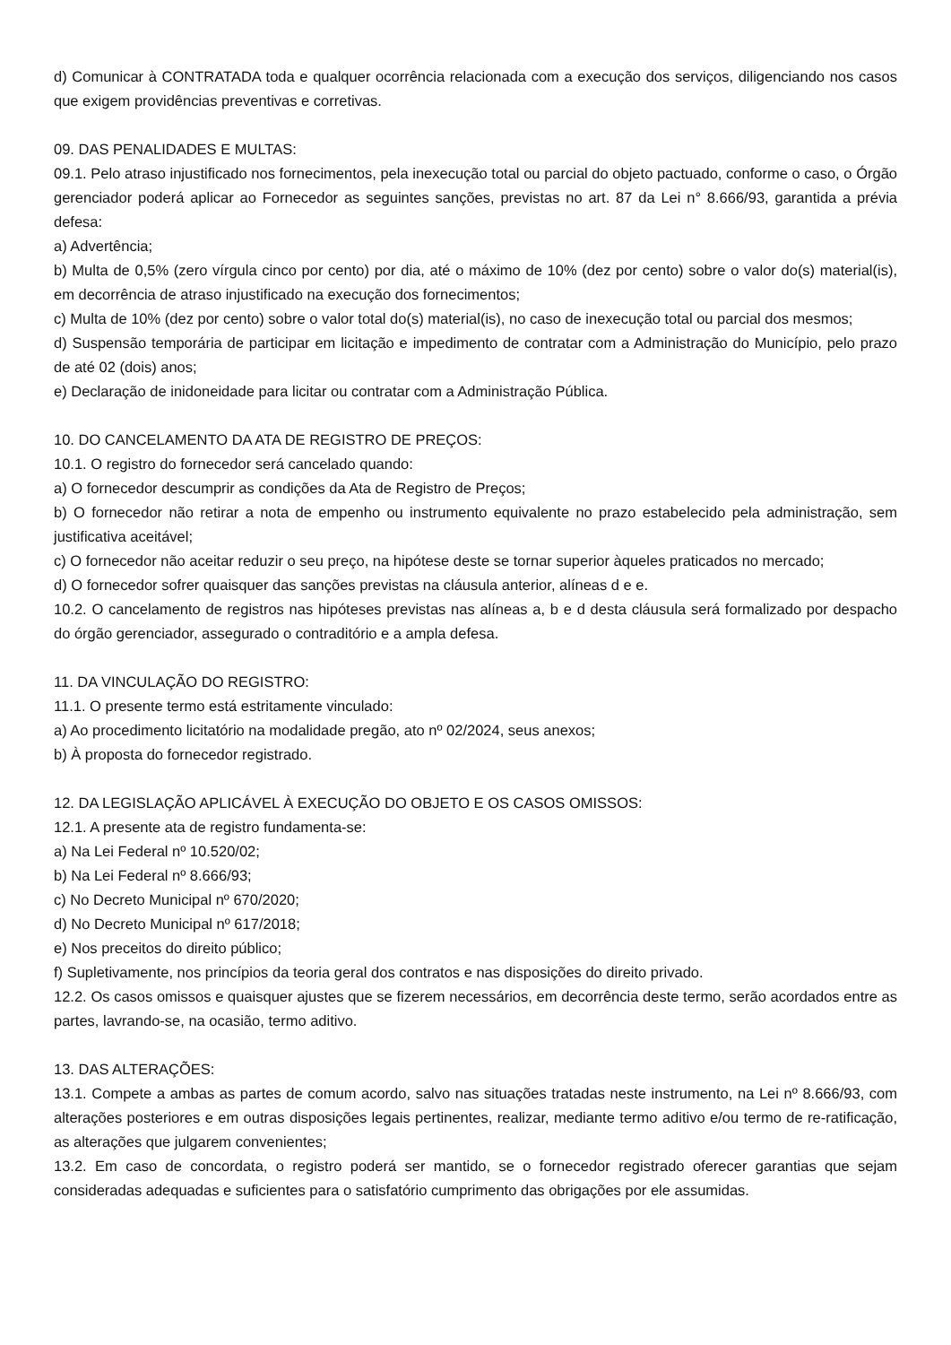d) Comunicar à CONTRATADA toda e qualquer ocorrência relacionada com a execução dos serviços, diligenciando nos casos que exigem providências preventivas e corretivas.
09. DAS PENALIDADES E MULTAS:
09.1. Pelo atraso injustificado nos fornecimentos, pela inexecução total ou parcial do objeto pactuado, conforme o caso, o Órgão gerenciador poderá aplicar ao Fornecedor as seguintes sanções, previstas no art. 87 da Lei n° 8.666/93, garantida a prévia defesa:
a) Advertência;
b) Multa de 0,5% (zero vírgula cinco por cento) por dia, até o máximo de 10% (dez por cento) sobre o valor do(s) material(is), em decorrência de atraso injustificado na execução dos fornecimentos;
c) Multa de 10% (dez por cento) sobre o valor total do(s) material(is), no caso de inexecução total ou parcial dos mesmos;
d) Suspensão temporária de participar em licitação e impedimento de contratar com a Administração do Município, pelo prazo de até 02 (dois) anos;
e) Declaração de inidoneidade para licitar ou contratar com a Administração Pública.
10. DO CANCELAMENTO DA ATA DE REGISTRO DE PREÇOS:
10.1. O registro do fornecedor será cancelado quando:
a) O fornecedor descumprir as condições da Ata de Registro de Preços;
b) O fornecedor não retirar a nota de empenho ou instrumento equivalente no prazo estabelecido pela administração, sem justificativa aceitável;
c) O fornecedor não aceitar reduzir o seu preço, na hipótese deste se tornar superior àqueles praticados no mercado;
d) O fornecedor sofrer quaisquer das sanções previstas na cláusula anterior, alíneas d e e.
10.2. O cancelamento de registros nas hipóteses previstas nas alíneas a, b e d desta cláusula será formalizado por despacho do órgão gerenciador, assegurado o contraditório e a ampla defesa.
11. DA VINCULAÇÃO DO REGISTRO:
11.1. O presente termo está estritamente vinculado:
a) Ao procedimento licitatório na modalidade pregão, ato nº 02/2024, seus anexos;
b) À proposta do fornecedor registrado.
12. DA LEGISLAÇÃO APLICÁVEL À EXECUÇÃO DO OBJETO E OS CASOS OMISSOS:
12.1. A presente ata de registro fundamenta-se:
a) Na Lei Federal nº 10.520/02;
b) Na Lei Federal nº 8.666/93;
c) No Decreto Municipal nº 670/2020;
d) No Decreto Municipal nº 617/2018;
e) Nos preceitos do direito público;
f) Supletivamente, nos princípios da teoria geral dos contratos e nas disposições do direito privado.
12.2. Os casos omissos e quaisquer ajustes que se fizerem necessários, em decorrência deste termo, serão acordados entre as partes, lavrando-se, na ocasião, termo aditivo.
13. DAS ALTERAÇÕES:
13.1. Compete a ambas as partes de comum acordo, salvo nas situações tratadas neste instrumento, na Lei nº 8.666/93, com alterações posteriores e em outras disposições legais pertinentes, realizar, mediante termo aditivo e/ou termo de re-ratificação, as alterações que julgarem convenientes;
13.2. Em caso de concordata, o registro poderá ser mantido, se o fornecedor registrado oferecer garantias que sejam consideradas adequadas e suficientes para o satisfatório cumprimento das obrigações por ele assumidas.